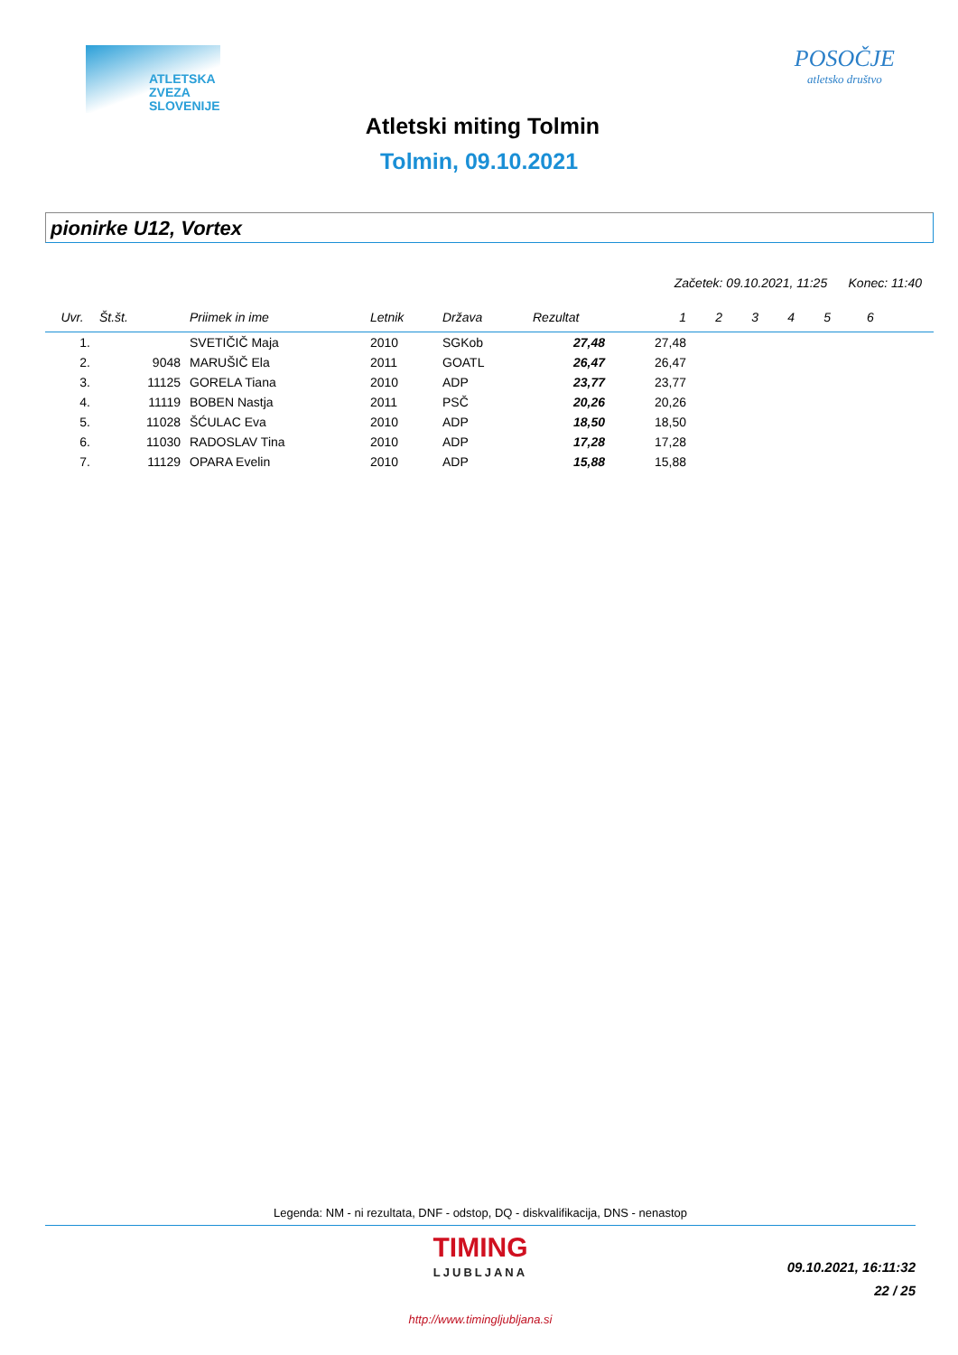ATLETSKA
ZVEZA
SLOVENIJE
POSOČJE
atletsko društvo
Atletski miting Tolmin
Tolmin, 09.10.2021
pionirke U12, Vortex
Začetek: 09.10.2021, 11:25 Konec: 11:40
| Uvr. | Št.št. | Priimek in ime | Letnik | Država | Rezultat | 1 | 2 | 3 | 4 | 5 | 6 |
| --- | --- | --- | --- | --- | --- | --- | --- | --- | --- | --- | --- |
| 1. | | SVETIČIČ Maja | 2010 | SGKob | 27,48 | 27,48 | | | | | |
| 2. | 9048 | MARUŠIČ Ela | 2011 | GOATL | 26,47 | 26,47 | | | | | |
| 3. | 11125 | GORELA Tiana | 2010 | ADP | 23,77 | 23,77 | | | | | |
| 4. | 11119 | BOBEN Nastja | 2011 | PSČ | 20,26 | 20,26 | | | | | |
| 5. | 11028 | ŠĆULAC Eva | 2010 | ADP | 18,50 | 18,50 | | | | | |
| 6. | 11030 | RADOSLAV Tina | 2010 | ADP | 17,28 | 17,28 | | | | | |
| 7. | 11129 | OPARA Evelin | 2010 | ADP | 15,88 | 15,88 | | | | | |
Legenda: NM - ni rezultata, DNF - odstop, DQ - diskvalifikacija, DNS - nenastop
TIMING
LJUBLJANA
09.10.2021, 16:11:32
22 / 25
http://www.timingljubljana.si